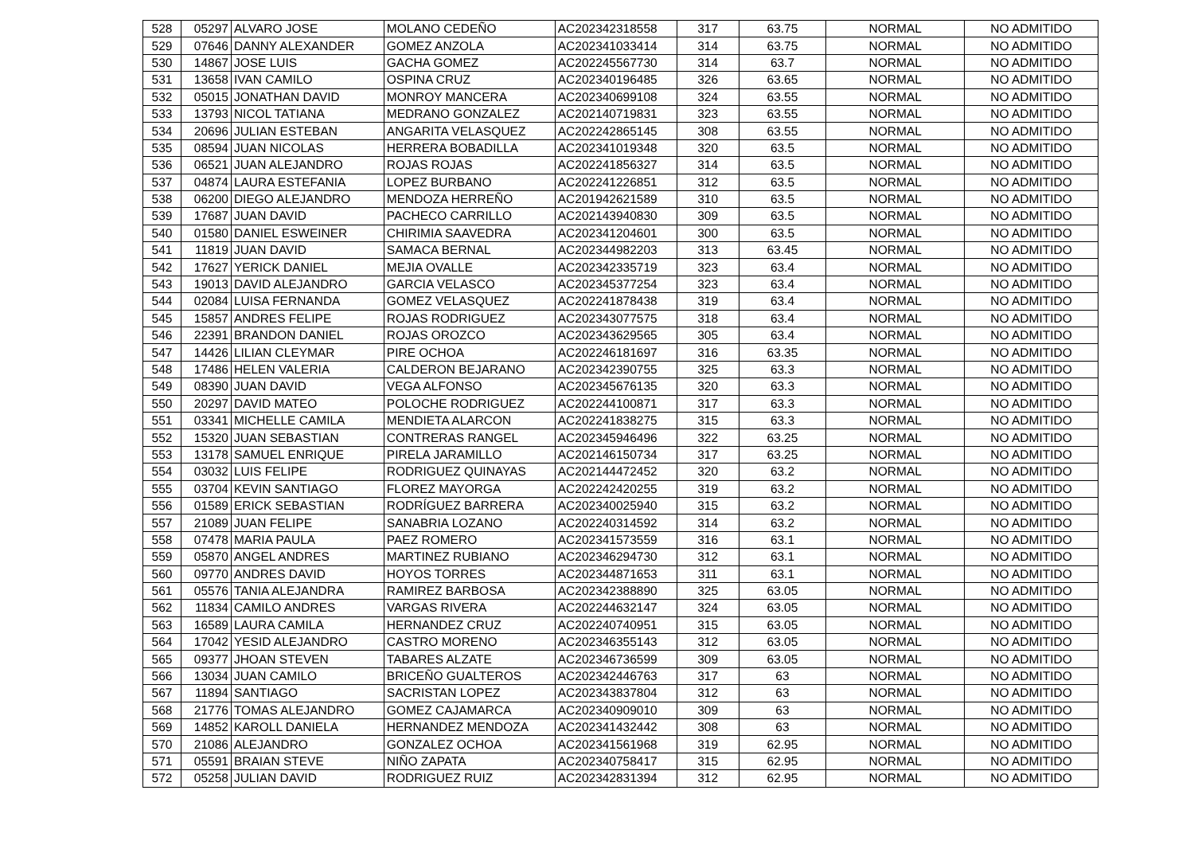| 528 | 05297 | ALVARO JOSE | MOLANO CEDEÑO | AC202342318558 | 317 | 63.75 | NORMAL | NO ADMITIDO |
| 529 | 07646 | DANNY ALEXANDER | GOMEZ ANZOLA | AC202341033414 | 314 | 63.75 | NORMAL | NO ADMITIDO |
| 530 | 14867 | JOSE LUIS | GACHA GOMEZ | AC202245567730 | 314 | 63.7 | NORMAL | NO ADMITIDO |
| 531 | 13658 | IVAN CAMILO | OSPINA CRUZ | AC202340196485 | 326 | 63.65 | NORMAL | NO ADMITIDO |
| 532 | 05015 | JONATHAN DAVID | MONROY MANCERA | AC202340699108 | 324 | 63.55 | NORMAL | NO ADMITIDO |
| 533 | 13793 | NICOL TATIANA | MEDRANO GONZALEZ | AC202140719831 | 323 | 63.55 | NORMAL | NO ADMITIDO |
| 534 | 20696 | JULIAN ESTEBAN | ANGARITA VELASQUEZ | AC202242865145 | 308 | 63.55 | NORMAL | NO ADMITIDO |
| 535 | 08594 | JUAN NICOLAS | HERRERA BOBADILLA | AC202341019348 | 320 | 63.5 | NORMAL | NO ADMITIDO |
| 536 | 06521 | JUAN ALEJANDRO | ROJAS ROJAS | AC202241856327 | 314 | 63.5 | NORMAL | NO ADMITIDO |
| 537 | 04874 | LAURA ESTEFANIA | LOPEZ BURBANO | AC202241226851 | 312 | 63.5 | NORMAL | NO ADMITIDO |
| 538 | 06200 | DIEGO ALEJANDRO | MENDOZA HERREÑO | AC201942621589 | 310 | 63.5 | NORMAL | NO ADMITIDO |
| 539 | 17687 | JUAN DAVID | PACHECO CARRILLO | AC202143940830 | 309 | 63.5 | NORMAL | NO ADMITIDO |
| 540 | 01580 | DANIEL ESWEINER | CHIRIMIA SAAVEDRA | AC202341204601 | 300 | 63.5 | NORMAL | NO ADMITIDO |
| 541 | 11819 | JUAN DAVID | SAMACA BERNAL | AC202344982203 | 313 | 63.45 | NORMAL | NO ADMITIDO |
| 542 | 17627 | YERICK DANIEL | MEJIA OVALLE | AC202342335719 | 323 | 63.4 | NORMAL | NO ADMITIDO |
| 543 | 19013 | DAVID ALEJANDRO | GARCIA VELASCO | AC202345377254 | 323 | 63.4 | NORMAL | NO ADMITIDO |
| 544 | 02084 | LUISA FERNANDA | GOMEZ VELASQUEZ | AC202241878438 | 319 | 63.4 | NORMAL | NO ADMITIDO |
| 545 | 15857 | ANDRES FELIPE | ROJAS RODRIGUEZ | AC202343077575 | 318 | 63.4 | NORMAL | NO ADMITIDO |
| 546 | 22391 | BRANDON DANIEL | ROJAS OROZCO | AC202343629565 | 305 | 63.4 | NORMAL | NO ADMITIDO |
| 547 | 14426 | LILIAN CLEYMAR | PIRE OCHOA | AC202246181697 | 316 | 63.35 | NORMAL | NO ADMITIDO |
| 548 | 17486 | HELEN VALERIA | CALDERON BEJARANO | AC202342390755 | 325 | 63.3 | NORMAL | NO ADMITIDO |
| 549 | 08390 | JUAN DAVID | VEGA ALFONSO | AC202345676135 | 320 | 63.3 | NORMAL | NO ADMITIDO |
| 550 | 20297 | DAVID MATEO | POLOCHE RODRIGUEZ | AC202244100871 | 317 | 63.3 | NORMAL | NO ADMITIDO |
| 551 | 03341 | MICHELLE CAMILA | MENDIETA ALARCON | AC202241838275 | 315 | 63.3 | NORMAL | NO ADMITIDO |
| 552 | 15320 | JUAN SEBASTIAN | CONTRERAS RANGEL | AC202345946496 | 322 | 63.25 | NORMAL | NO ADMITIDO |
| 553 | 13178 | SAMUEL ENRIQUE | PIRELA JARAMILLO | AC202146150734 | 317 | 63.25 | NORMAL | NO ADMITIDO |
| 554 | 03032 | LUIS FELIPE | RODRIGUEZ QUINAYAS | AC202144472452 | 320 | 63.2 | NORMAL | NO ADMITIDO |
| 555 | 03704 | KEVIN SANTIAGO | FLOREZ MAYORGA | AC202242420255 | 319 | 63.2 | NORMAL | NO ADMITIDO |
| 556 | 01589 | ERICK SEBASTIAN | RODRÍGUEZ BARRERA | AC202340025940 | 315 | 63.2 | NORMAL | NO ADMITIDO |
| 557 | 21089 | JUAN FELIPE | SANABRIA LOZANO | AC202240314592 | 314 | 63.2 | NORMAL | NO ADMITIDO |
| 558 | 07478 | MARIA PAULA | PAEZ ROMERO | AC202341573559 | 316 | 63.1 | NORMAL | NO ADMITIDO |
| 559 | 05870 | ANGEL ANDRES | MARTINEZ RUBIANO | AC202346294730 | 312 | 63.1 | NORMAL | NO ADMITIDO |
| 560 | 09770 | ANDRES DAVID | HOYOS TORRES | AC202344871653 | 311 | 63.1 | NORMAL | NO ADMITIDO |
| 561 | 05576 | TANIA ALEJANDRA | RAMIREZ BARBOSA | AC202342388890 | 325 | 63.05 | NORMAL | NO ADMITIDO |
| 562 | 11834 | CAMILO ANDRES | VARGAS RIVERA | AC202244632147 | 324 | 63.05 | NORMAL | NO ADMITIDO |
| 563 | 16589 | LAURA CAMILA | HERNANDEZ CRUZ | AC202240740951 | 315 | 63.05 | NORMAL | NO ADMITIDO |
| 564 | 17042 | YESID ALEJANDRO | CASTRO MORENO | AC202346355143 | 312 | 63.05 | NORMAL | NO ADMITIDO |
| 565 | 09377 | JHOAN STEVEN | TABARES ALZATE | AC202346736599 | 309 | 63.05 | NORMAL | NO ADMITIDO |
| 566 | 13034 | JUAN CAMILO | BRICEÑO GUALTEROS | AC202342446763 | 317 | 63 | NORMAL | NO ADMITIDO |
| 567 | 11894 | SANTIAGO | SACRISTAN LOPEZ | AC202343837804 | 312 | 63 | NORMAL | NO ADMITIDO |
| 568 | 21776 | TOMAS ALEJANDRO | GOMEZ CAJAMARCA | AC202340909010 | 309 | 63 | NORMAL | NO ADMITIDO |
| 569 | 14852 | KAROLL DANIELA | HERNANDEZ MENDOZA | AC202341432442 | 308 | 63 | NORMAL | NO ADMITIDO |
| 570 | 21086 | ALEJANDRO | GONZALEZ OCHOA | AC202341561968 | 319 | 62.95 | NORMAL | NO ADMITIDO |
| 571 | 05591 | BRAIAN STEVE | NIÑO ZAPATA | AC202340758417 | 315 | 62.95 | NORMAL | NO ADMITIDO |
| 572 | 05258 | JULIAN DAVID | RODRIGUEZ RUIZ | AC202342831394 | 312 | 62.95 | NORMAL | NO ADMITIDO |